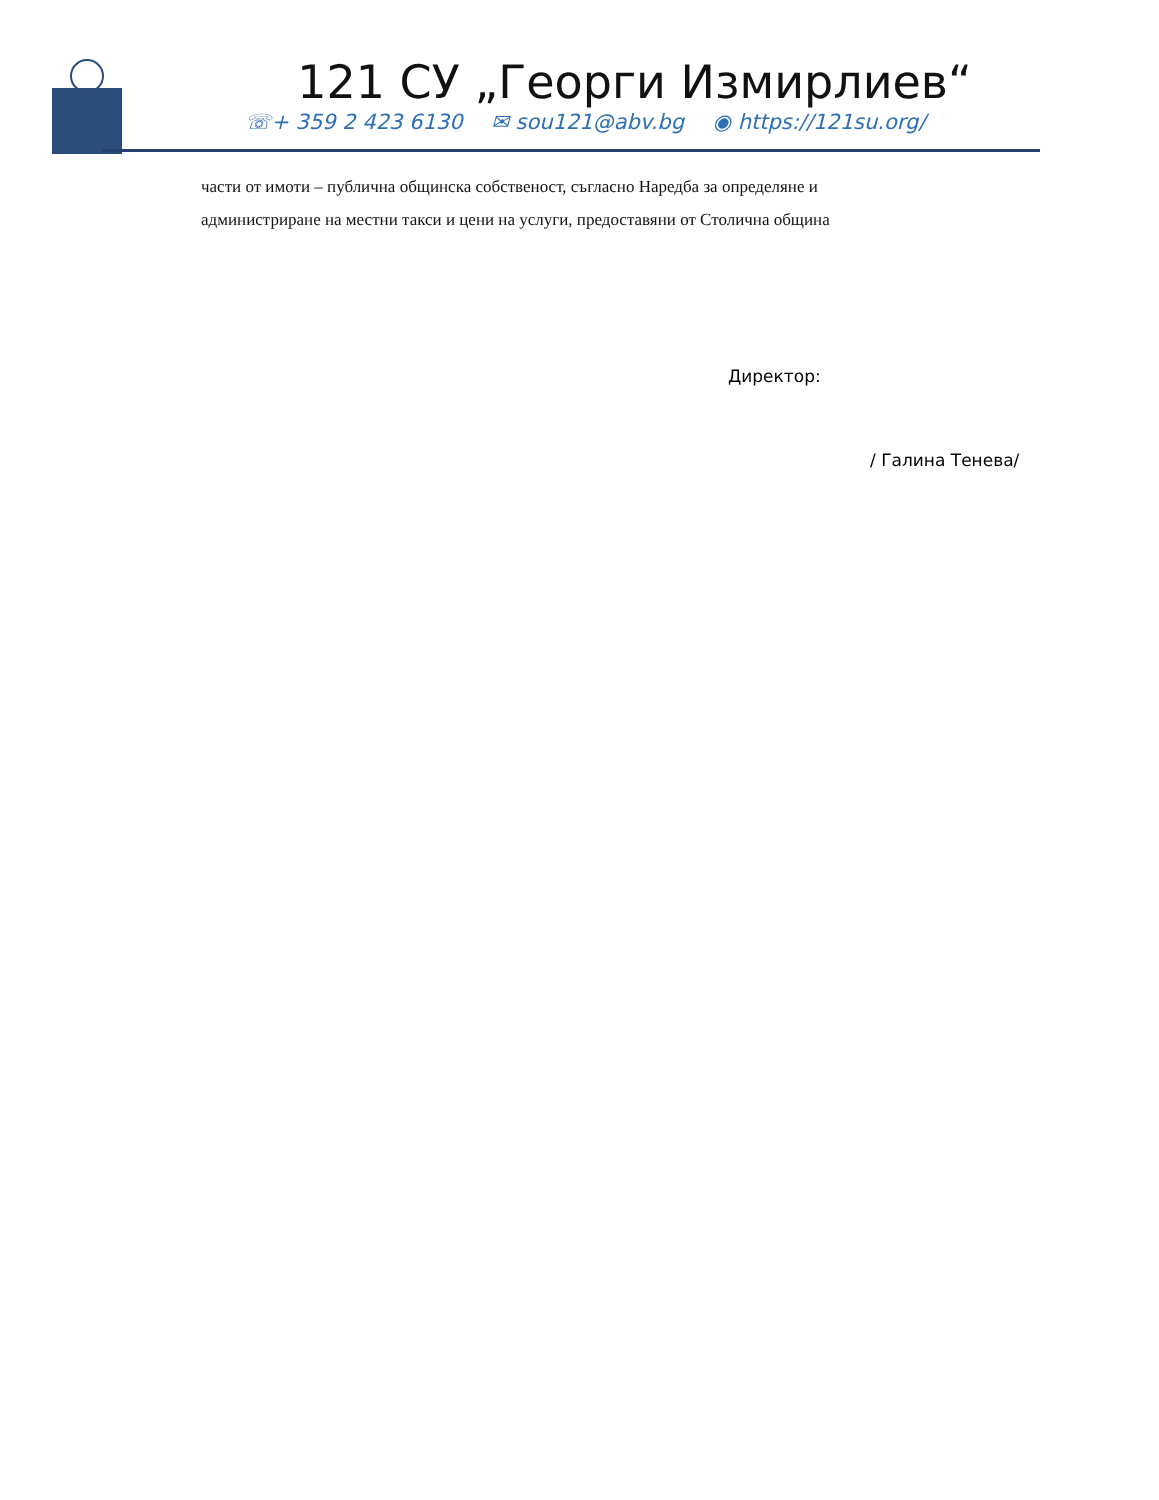121 СУ „Георги Измирлиев“
☏+ 359 2 423 6130 ✉ sou121@abv.bg ◉ https://121su.org/
части от имоти – публична общинска собственост, съгласно Наредба за определяне и
администриране на местни такси и цени на услуги, предоставяни от Столична община
Директор:
/ Галина Тенева/